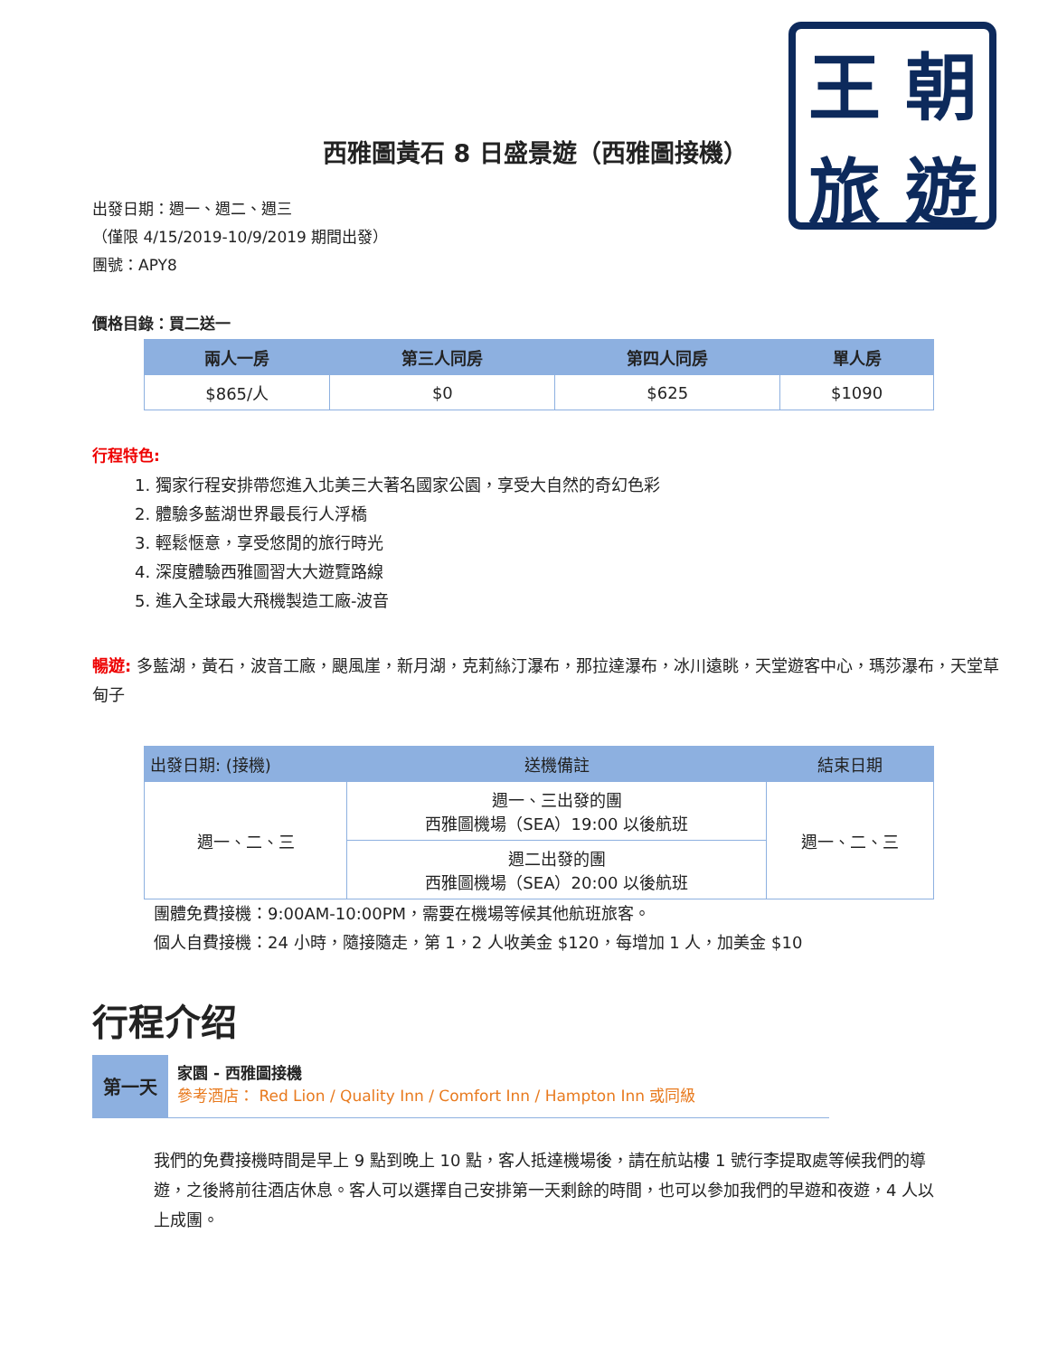王朝旅遊
西雅圖黃石 8 日盛景遊（西雅圖接機）
出發日期：週一、週二、週三
（僅限 4/15/2019-10/9/2019 期間出發）
團號：APY8
價格目錄：買二送一
| 兩人一房 | 第三人同房 | 第四人同房 | 單人房 |
| --- | --- | --- | --- |
| $865/人 | $0 | $625 | $1090 |
行程特色:
1. 獨家行程安排帶您進入北美三大著名國家公園，享受大自然的奇幻色彩
2. 體驗多藍湖世界最長行人浮橋
3. 輕鬆愜意，享受悠閒的旅行時光
4. 深度體驗西雅圖習大大遊覽路線
5. 進入全球最大飛機製造工廠-波音
暢遊: 多藍湖，黃石，波音工廠，颶風崖，新月湖，克莉絲汀瀑布，那拉達瀑布，冰川遠眺，天堂遊客中心，瑪莎瀑布，天堂草甸子
| 出發日期: (接機) | 送機備註 | 結束日期 |
| --- | --- | --- |
| 週一、二、三 | 週一、三出發的團 西雅圖機場（SEA）19:00 以後航班 | 週一、二、三 |
| | 週二出發的團 西雅圖機場（SEA）20:00 以後航班 | |
團體免費接機：9:00AM-10:00PM，需要在機場等候其他航班旅客。
個人自費接機：24 小時，隨接隨走，第 1，2 人收美金 $120，每增加 1 人，加美金 $10
行程介绍
第一天
家園 - 西雅圖接機
參考酒店： Red Lion / Quality Inn / Comfort Inn / Hampton Inn 或同級
我們的免費接機時間是早上 9 點到晚上 10 點，客人抵達機場後，請在航站樓 1 號行李提取處等候我們的導遊，之後將前往酒店休息。客人可以選擇自己安排第一天剩餘的時間，也可以參加我們的早遊和夜遊，4 人以上成團。